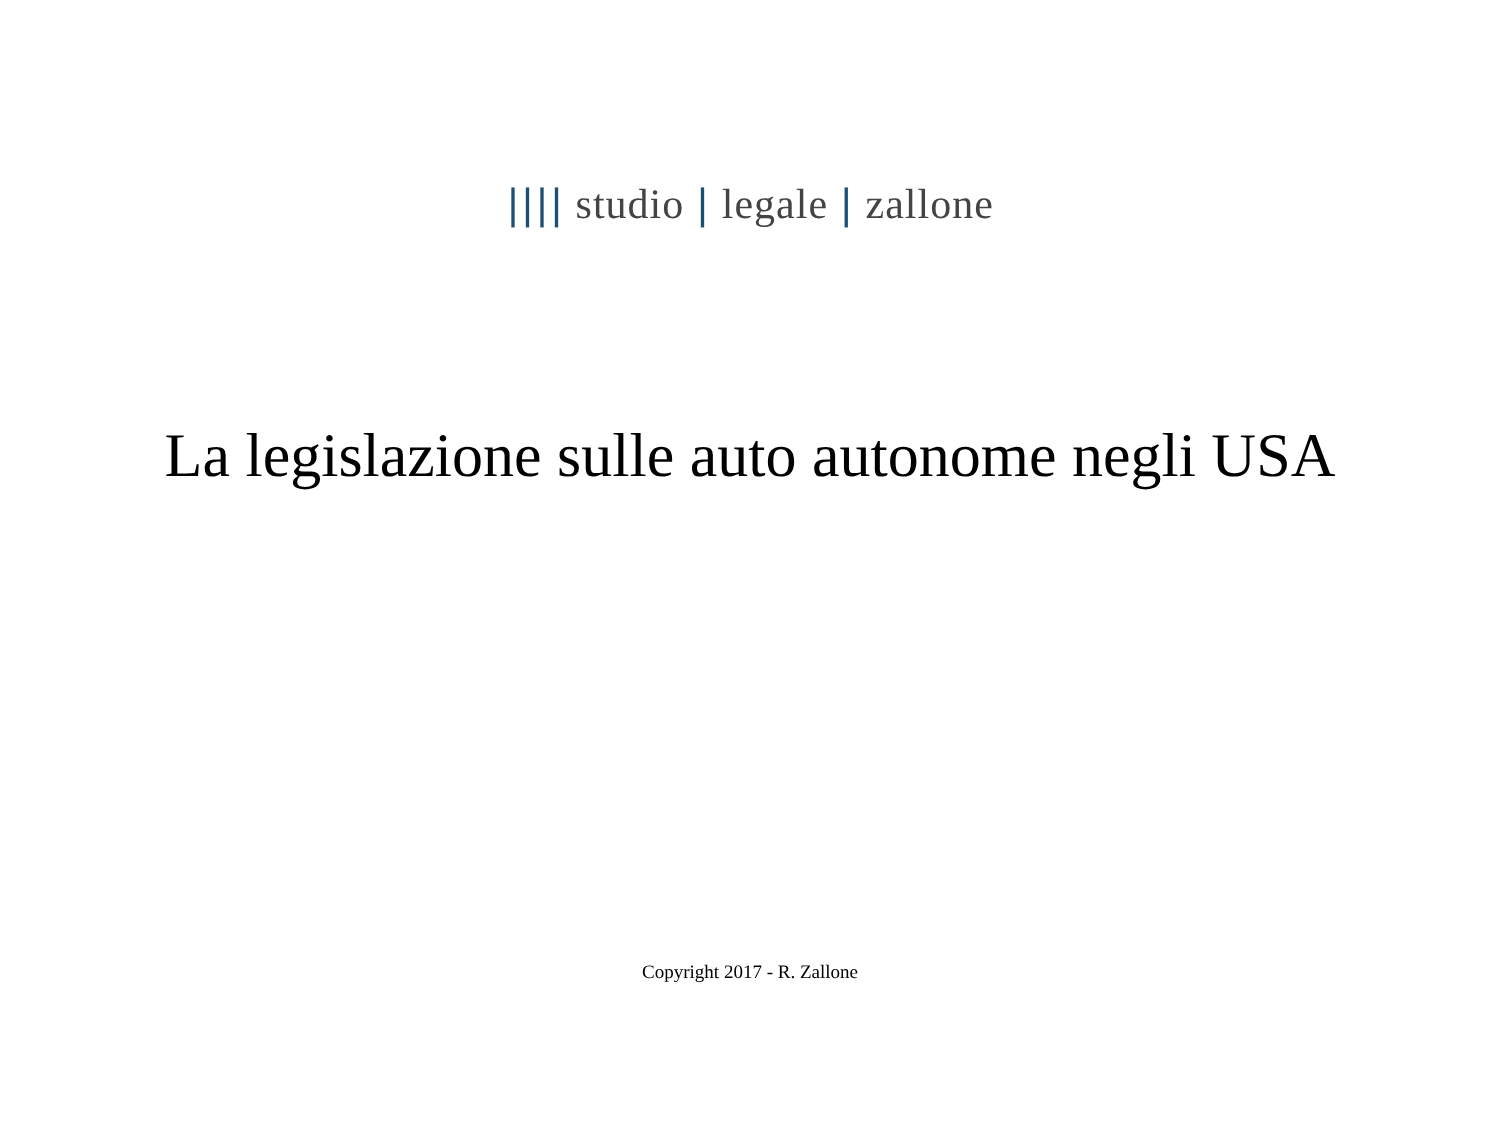|||| studio | legale | zallone
La legislazione sulle auto autonome negli USA
Copyright 2017 - R. Zallone